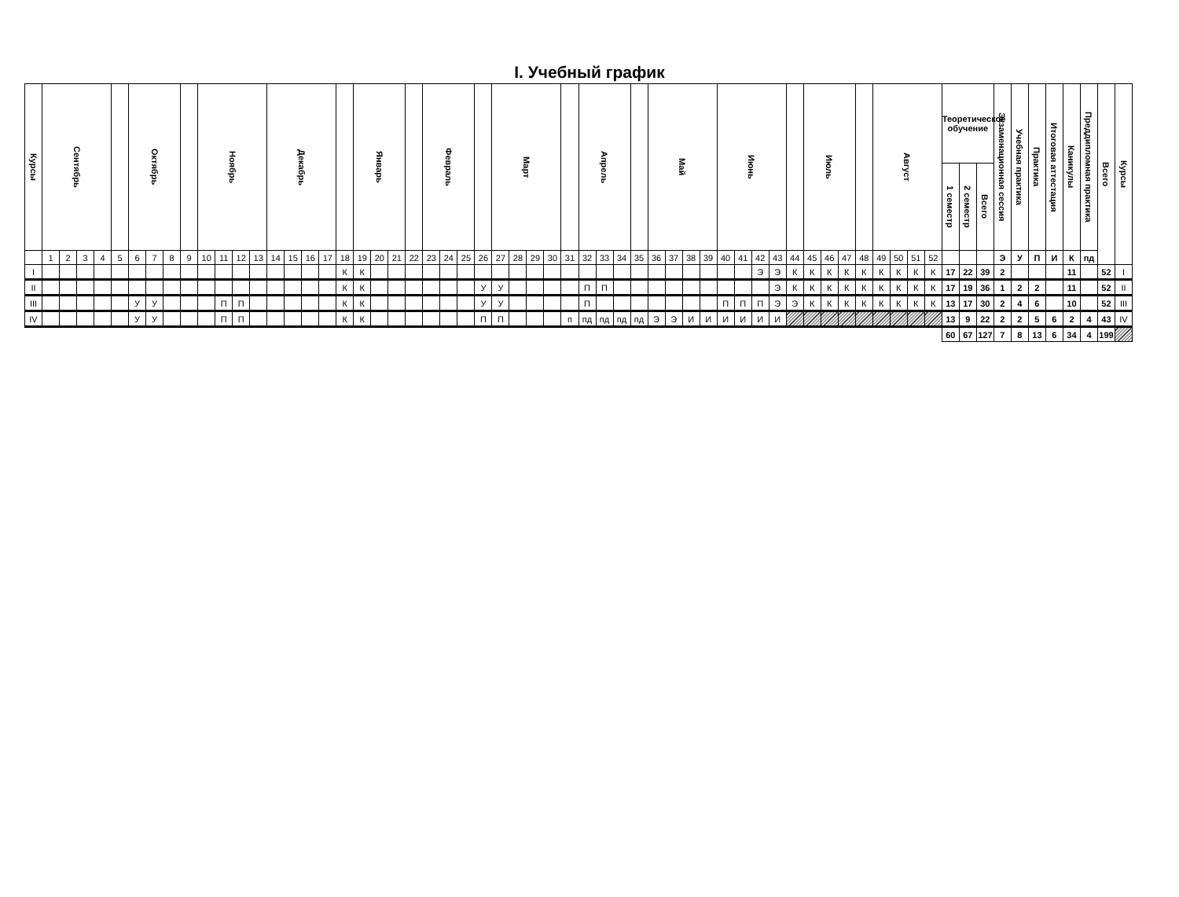I. Учебный график
| Курсы | Сентябрь | | | | | Октябрь | | | | Ноябрь | | | | Декабрь | | | | | Январь | | | | Февраль | | | | Март | | | | | Апрель | | | | Май | | | | Июнь | | | | | Июль | | | | Август | | | | Теоретическое обучение | | | Экзаменационная сессия | Учебная практика | Практика | Итоговая аттестация | Каникулы | Преддипломная практика | Всего | Курсы |
| --- | --- | --- | --- | --- | --- | --- | --- | --- | --- | --- | --- | --- | --- | --- | --- | --- | --- | --- | --- | --- | --- | --- | --- | --- | --- | --- | --- | --- | --- | --- | --- | --- | --- | --- | --- | --- | --- | --- | --- | --- | --- | --- | --- | --- | --- | --- | --- | --- | --- | --- | --- | --- | --- | --- | --- | --- | --- | --- | --- | --- | --- | --- | --- |
| | | | | | | | | | | | | | | | | | | | | | | | | | | | | | | | | | | | | | | | | | | | | | | | | | | | | | 1 семестр | 2 семестр | Всего | | | | | | | | |
| | 1 | 2 | 3 | 4 | 5 | 6 | 7 | 8 | 9 | 10 | 11 | 12 | 13 | 14 | 15 | 16 | 17 | 18 | 19 | 20 | 21 | 22 | 23 | 24 | 25 | 26 | 27 | 28 | 29 | 30 | 31 | 32 | 33 | 34 | 35 | 36 | 37 | 38 | 39 | 40 | 41 | 42 | 43 | 44 | 45 | 46 | 47 | 48 | 49 | 50 | 51 | 52 | | | | Э | У | П | И | К | пд | | |
| I | | | | | | | | | | | | | | | | | | К | К | | | | | | | | | | | | | | | | | | | | | | | Э | Э | К | К | К | К | К | К | К | К | К | 17 | 22 | 39 | 2 | | | | 11 | | 52 | I |
| II | | | | | | | | | | | | | | | | | | К | К | | | | | | | У | У | | | | | П | П | | | | | | | | | | Э | К | К | К | К | К | К | К | К | К | 17 | 19 | 36 | 1 | 2 | 2 | | 11 | | 52 | II |
| III | | | | | | У | У | | | | П | П | | | | | | К | К | | | | | | | У | У | | | | | П | | | | | | | | П | П | П | Э | Э | К | К | К | К | К | К | К | К | 13 | 17 | 30 | 2 | 4 | 6 | | 10 | | 52 | III |
| IV | | | | | | У | У | | | | П | П | | | | | | К | К | | | | | | | П | П | | | | п | пд | пд | пд | пд | Э | Э | И | И | И | И | И | И | | | | | | | | | | 13 | 9 | 22 | 2 | 2 | 5 | 6 | 2 | 4 | 43 | IV |
| | | | | | | | | | | | | | | | | | | | | | | | | | | | | | | | | | | | | | | | | | | | | | | | | | | | | | 60 | 67 | 127 | 7 | 8 | 13 | 6 | 34 | 4 | 199 | |